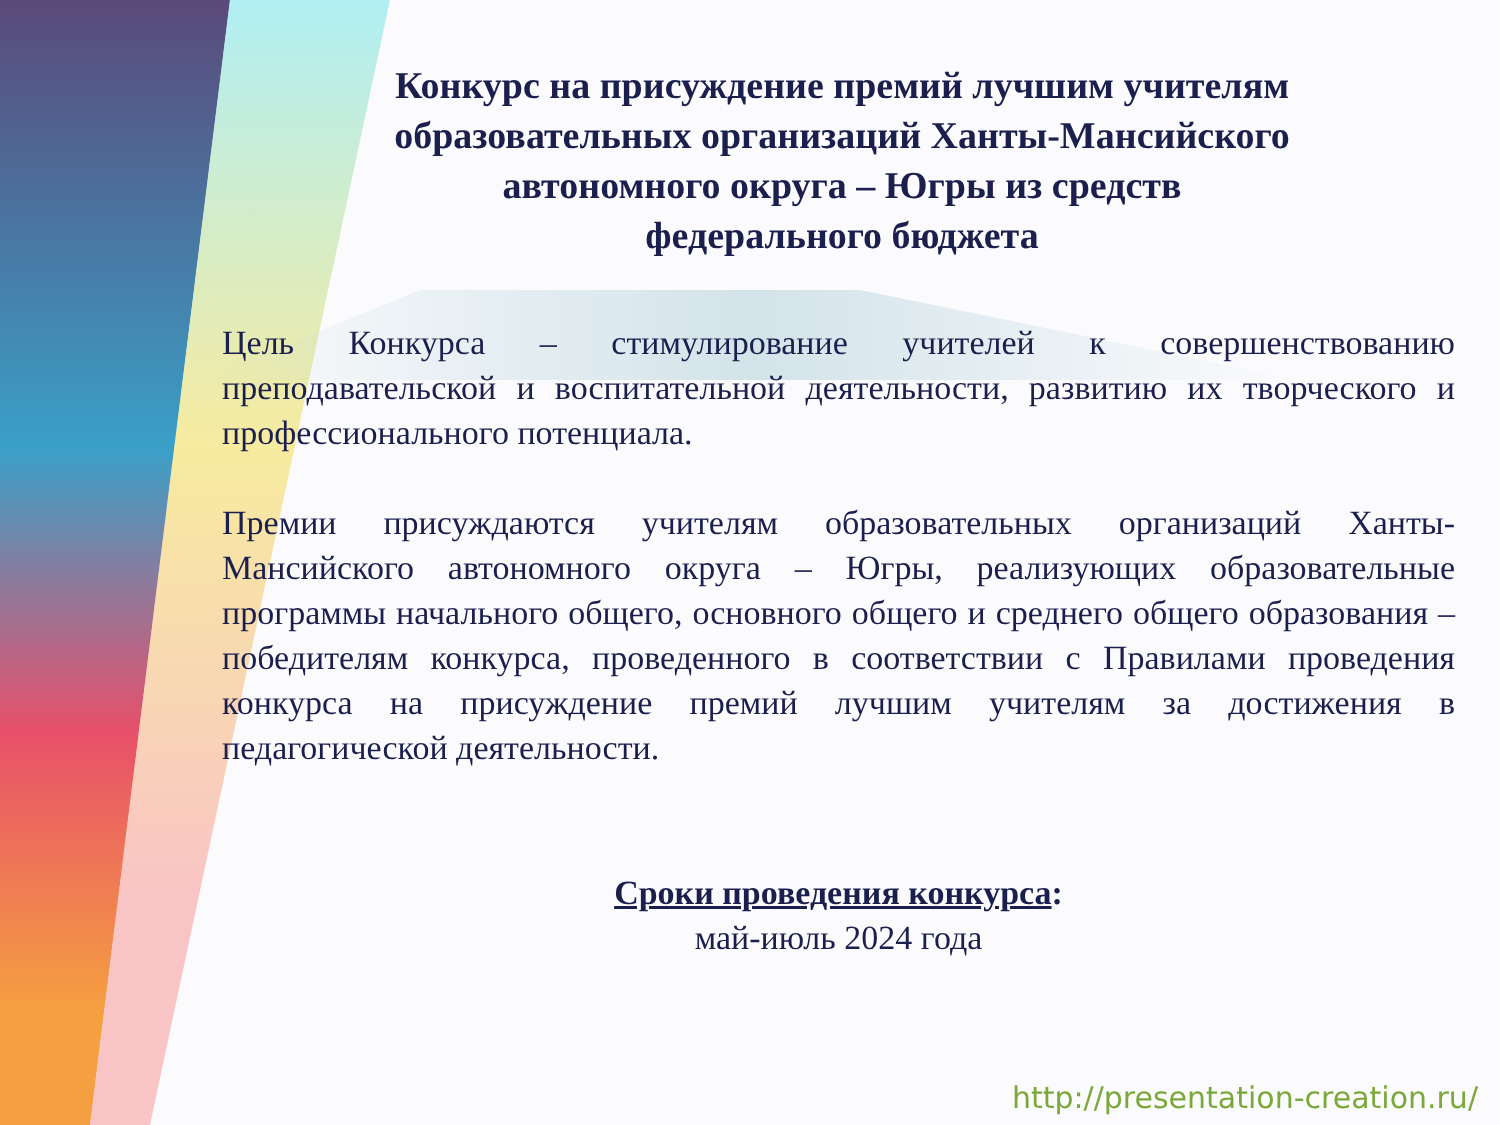Конкурс на присуждение премий лучшим учителям образовательных организаций Ханты-Мансийского автономного округа – Югры из средств федерального бюджета
Цель Конкурса – стимулирование учителей к совершенствованию преподавательской и воспитательной деятельности, развитию их творческого и профессионального потенциала.
Премии присуждаются учителям образовательных организаций Ханты-Мансийского автономного округа – Югры, реализующих образовательные программы начального общего, основного общего и среднего общего образования – победителям конкурса, проведенного в соответствии с Правилами проведения конкурса на присуждение премий лучшим учителям за достижения в педагогической деятельности.
Сроки проведения конкурса:
май-июль 2024 года
http://presentation-creation.ru/